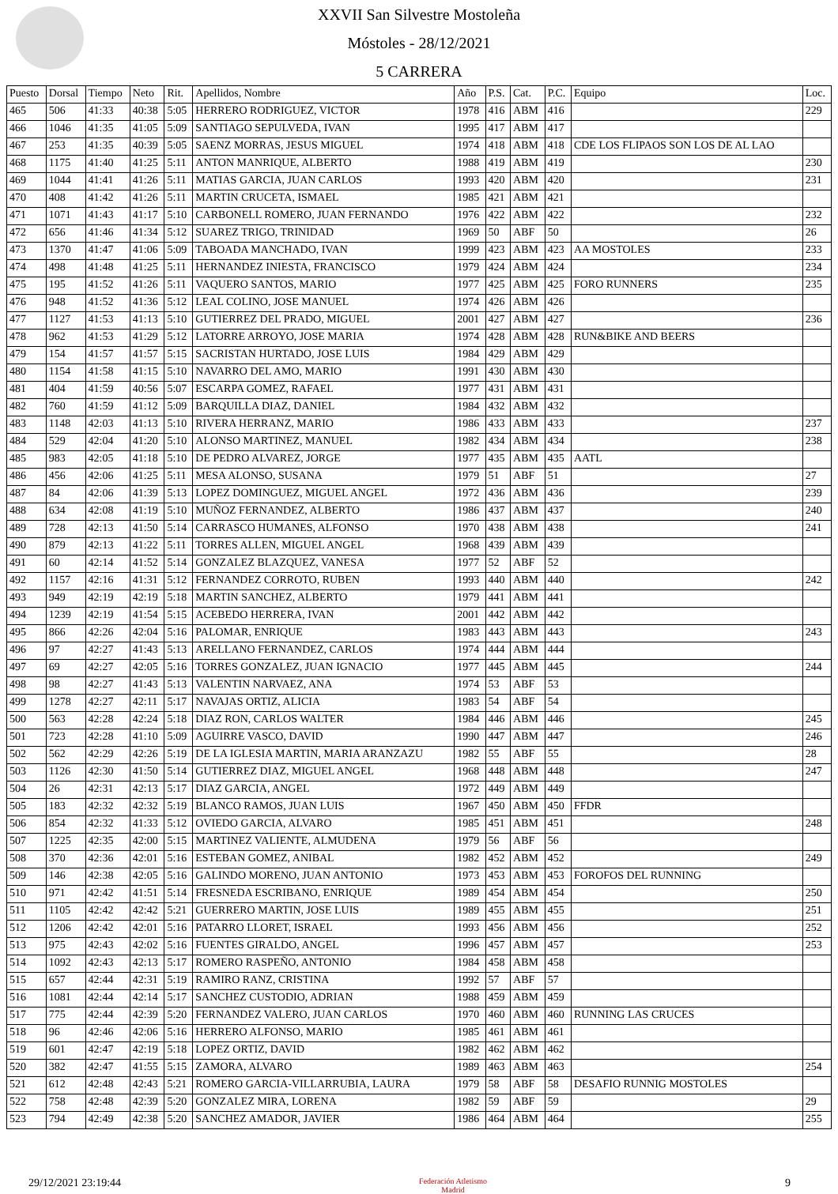XXVII San Silvestre Mostoleña
Móstoles - 28/12/2021
5 CARRERA
| Puesto | Dorsal | Tiempo | Neto | Rit. | Apellidos, Nombre | Año | P.S. | Cat. | P.C. | Equipo | Loc. |
| --- | --- | --- | --- | --- | --- | --- | --- | --- | --- | --- | --- |
| 465 | 506 | 41:33 | 40:38 | 5:05 | HERRERO RODRIGUEZ, VICTOR | 1978 | 416 | ABM | 416 | | 229 |
| 466 | 1046 | 41:35 | 41:05 | 5:09 | SANTIAGO SEPULVEDA, IVAN | 1995 | 417 | ABM | 417 | | |
| 467 | 253 | 41:35 | 40:39 | 5:05 | SAENZ MORRAS, JESUS MIGUEL | 1974 | 418 | ABM | 418 | CDE LOS FLIPAOS SON LOS DE AL LAO | |
| 468 | 1175 | 41:40 | 41:25 | 5:11 | ANTON MANRIQUE, ALBERTO | 1988 | 419 | ABM | 419 | | 230 |
| 469 | 1044 | 41:41 | 41:26 | 5:11 | MATIAS GARCIA, JUAN CARLOS | 1993 | 420 | ABM | 420 | | 231 |
| 470 | 408 | 41:42 | 41:26 | 5:11 | MARTIN CRUCETA, ISMAEL | 1985 | 421 | ABM | 421 | | |
| 471 | 1071 | 41:43 | 41:17 | 5:10 | CARBONELL ROMERO, JUAN FERNANDO | 1976 | 422 | ABM | 422 | | 232 |
| 472 | 656 | 41:46 | 41:34 | 5:12 | SUAREZ TRIGO, TRINIDAD | 1969 | 50 | ABF | 50 | | 26 |
| 473 | 1370 | 41:47 | 41:06 | 5:09 | TABOADA MANCHADO, IVAN | 1999 | 423 | ABM | 423 | AA MOSTOLES | 233 |
| 474 | 498 | 41:48 | 41:25 | 5:11 | HERNANDEZ INIESTA, FRANCISCO | 1979 | 424 | ABM | 424 | | 234 |
| 475 | 195 | 41:52 | 41:26 | 5:11 | VAQUERO SANTOS, MARIO | 1977 | 425 | ABM | 425 | FORO RUNNERS | 235 |
| 476 | 948 | 41:52 | 41:36 | 5:12 | LEAL COLINO, JOSE MANUEL | 1974 | 426 | ABM | 426 | | |
| 477 | 1127 | 41:53 | 41:13 | 5:10 | GUTIERREZ DEL PRADO, MIGUEL | 2001 | 427 | ABM | 427 | | 236 |
| 478 | 962 | 41:53 | 41:29 | 5:12 | LATORRE ARROYO, JOSE MARIA | 1974 | 428 | ABM | 428 | RUN&BIKE AND BEERS | |
| 479 | 154 | 41:57 | 41:57 | 5:15 | SACRISTAN HURTADO, JOSE LUIS | 1984 | 429 | ABM | 429 | | |
| 480 | 1154 | 41:58 | 41:15 | 5:10 | NAVARRO DEL AMO, MARIO | 1991 | 430 | ABM | 430 | | |
| 481 | 404 | 41:59 | 40:56 | 5:07 | ESCARPA GOMEZ, RAFAEL | 1977 | 431 | ABM | 431 | | |
| 482 | 760 | 41:59 | 41:12 | 5:09 | BARQUILLA DIAZ, DANIEL | 1984 | 432 | ABM | 432 | | |
| 483 | 1148 | 42:03 | 41:13 | 5:10 | RIVERA HERRANZ, MARIO | 1986 | 433 | ABM | 433 | | 237 |
| 484 | 529 | 42:04 | 41:20 | 5:10 | ALONSO MARTINEZ, MANUEL | 1982 | 434 | ABM | 434 | | 238 |
| 485 | 983 | 42:05 | 41:18 | 5:10 | DE PEDRO ALVAREZ, JORGE | 1977 | 435 | ABM | 435 | AATL | |
| 486 | 456 | 42:06 | 41:25 | 5:11 | MESA ALONSO, SUSANA | 1979 | 51 | ABF | 51 | | 27 |
| 487 | 84 | 42:06 | 41:39 | 5:13 | LOPEZ DOMINGUEZ, MIGUEL ANGEL | 1972 | 436 | ABM | 436 | | 239 |
| 488 | 634 | 42:08 | 41:19 | 5:10 | MUÑOZ FERNANDEZ, ALBERTO | 1986 | 437 | ABM | 437 | | 240 |
| 489 | 728 | 42:13 | 41:50 | 5:14 | CARRASCO HUMANES, ALFONSO | 1970 | 438 | ABM | 438 | | 241 |
| 490 | 879 | 42:13 | 41:22 | 5:11 | TORRES ALLEN, MIGUEL ANGEL | 1968 | 439 | ABM | 439 | | |
| 491 | 60 | 42:14 | 41:52 | 5:14 | GONZALEZ BLAZQUEZ, VANESA | 1977 | 52 | ABF | 52 | | |
| 492 | 1157 | 42:16 | 41:31 | 5:12 | FERNANDEZ CORROTO, RUBEN | 1993 | 440 | ABM | 440 | | 242 |
| 493 | 949 | 42:19 | 42:19 | 5:18 | MARTIN SANCHEZ, ALBERTO | 1979 | 441 | ABM | 441 | | |
| 494 | 1239 | 42:19 | 41:54 | 5:15 | ACEBEDO HERRERA, IVAN | 2001 | 442 | ABM | 442 | | |
| 495 | 866 | 42:26 | 42:04 | 5:16 | PALOMAR, ENRIQUE | 1983 | 443 | ABM | 443 | | 243 |
| 496 | 97 | 42:27 | 41:43 | 5:13 | ARELLANO FERNANDEZ, CARLOS | 1974 | 444 | ABM | 444 | | |
| 497 | 69 | 42:27 | 42:05 | 5:16 | TORRES GONZALEZ, JUAN IGNACIO | 1977 | 445 | ABM | 445 | | 244 |
| 498 | 98 | 42:27 | 41:43 | 5:13 | VALENTIN NARVAEZ, ANA | 1974 | 53 | ABF | 53 | | |
| 499 | 1278 | 42:27 | 42:11 | 5:17 | NAVAJAS ORTIZ, ALICIA | 1983 | 54 | ABF | 54 | | |
| 500 | 563 | 42:28 | 42:24 | 5:18 | DIAZ RON, CARLOS WALTER | 1984 | 446 | ABM | 446 | | 245 |
| 501 | 723 | 42:28 | 41:10 | 5:09 | AGUIRRE VASCO, DAVID | 1990 | 447 | ABM | 447 | | 246 |
| 502 | 562 | 42:29 | 42:26 | 5:19 | DE LA IGLESIA MARTIN, MARIA ARANZAZU | 1982 | 55 | ABF | 55 | | 28 |
| 503 | 1126 | 42:30 | 41:50 | 5:14 | GUTIERREZ DIAZ, MIGUEL ANGEL | 1968 | 448 | ABM | 448 | | 247 |
| 504 | 26 | 42:31 | 42:13 | 5:17 | DIAZ GARCIA, ANGEL | 1972 | 449 | ABM | 449 | | |
| 505 | 183 | 42:32 | 42:32 | 5:19 | BLANCO RAMOS, JUAN LUIS | 1967 | 450 | ABM | 450 | FFDR | |
| 506 | 854 | 42:32 | 41:33 | 5:12 | OVIEDO GARCIA, ALVARO | 1985 | 451 | ABM | 451 | | 248 |
| 507 | 1225 | 42:35 | 42:00 | 5:15 | MARTINEZ VALIENTE, ALMUDENA | 1979 | 56 | ABF | 56 | | |
| 508 | 370 | 42:36 | 42:01 | 5:16 | ESTEBAN GOMEZ, ANIBAL | 1982 | 452 | ABM | 452 | | 249 |
| 509 | 146 | 42:38 | 42:05 | 5:16 | GALINDO MORENO, JUAN ANTONIO | 1973 | 453 | ABM | 453 | FOROFOS DEL RUNNING | |
| 510 | 971 | 42:42 | 41:51 | 5:14 | FRESNEDA ESCRIBANO, ENRIQUE | 1989 | 454 | ABM | 454 | | 250 |
| 511 | 1105 | 42:42 | 42:42 | 5:21 | GUERRERO MARTIN, JOSE LUIS | 1989 | 455 | ABM | 455 | | 251 |
| 512 | 1206 | 42:42 | 42:01 | 5:16 | PATARRO LLORET, ISRAEL | 1993 | 456 | ABM | 456 | | 252 |
| 513 | 975 | 42:43 | 42:02 | 5:16 | FUENTES GIRALDO, ANGEL | 1996 | 457 | ABM | 457 | | 253 |
| 514 | 1092 | 42:43 | 42:13 | 5:17 | ROMERO RASPEÑO, ANTONIO | 1984 | 458 | ABM | 458 | | |
| 515 | 657 | 42:44 | 42:31 | 5:19 | RAMIRO RANZ, CRISTINA | 1992 | 57 | ABF | 57 | | |
| 516 | 1081 | 42:44 | 42:14 | 5:17 | SANCHEZ CUSTODIO, ADRIAN | 1988 | 459 | ABM | 459 | | |
| 517 | 775 | 42:44 | 42:39 | 5:20 | FERNANDEZ VALERO, JUAN CARLOS | 1970 | 460 | ABM | 460 | RUNNING LAS CRUCES | |
| 518 | 96 | 42:46 | 42:06 | 5:16 | HERRERO ALFONSO, MARIO | 1985 | 461 | ABM | 461 | | |
| 519 | 601 | 42:47 | 42:19 | 5:18 | LOPEZ ORTIZ, DAVID | 1982 | 462 | ABM | 462 | | |
| 520 | 382 | 42:47 | 41:55 | 5:15 | ZAMORA, ALVARO | 1989 | 463 | ABM | 463 | | 254 |
| 521 | 612 | 42:48 | 42:43 | 5:21 | ROMERO GARCIA-VILLARRUBIA, LAURA | 1979 | 58 | ABF | 58 | DESAFIO RUNNIG MOSTOLES | |
| 522 | 758 | 42:48 | 42:39 | 5:20 | GONZALEZ MIRA, LORENA | 1982 | 59 | ABF | 59 | | 29 |
| 523 | 794 | 42:49 | 42:38 | 5:20 | SANCHEZ AMADOR, JAVIER | 1986 | 464 | ABM | 464 | | 255 |
29/12/2021 23:19:44 Federación Atletismo
Madrid 9